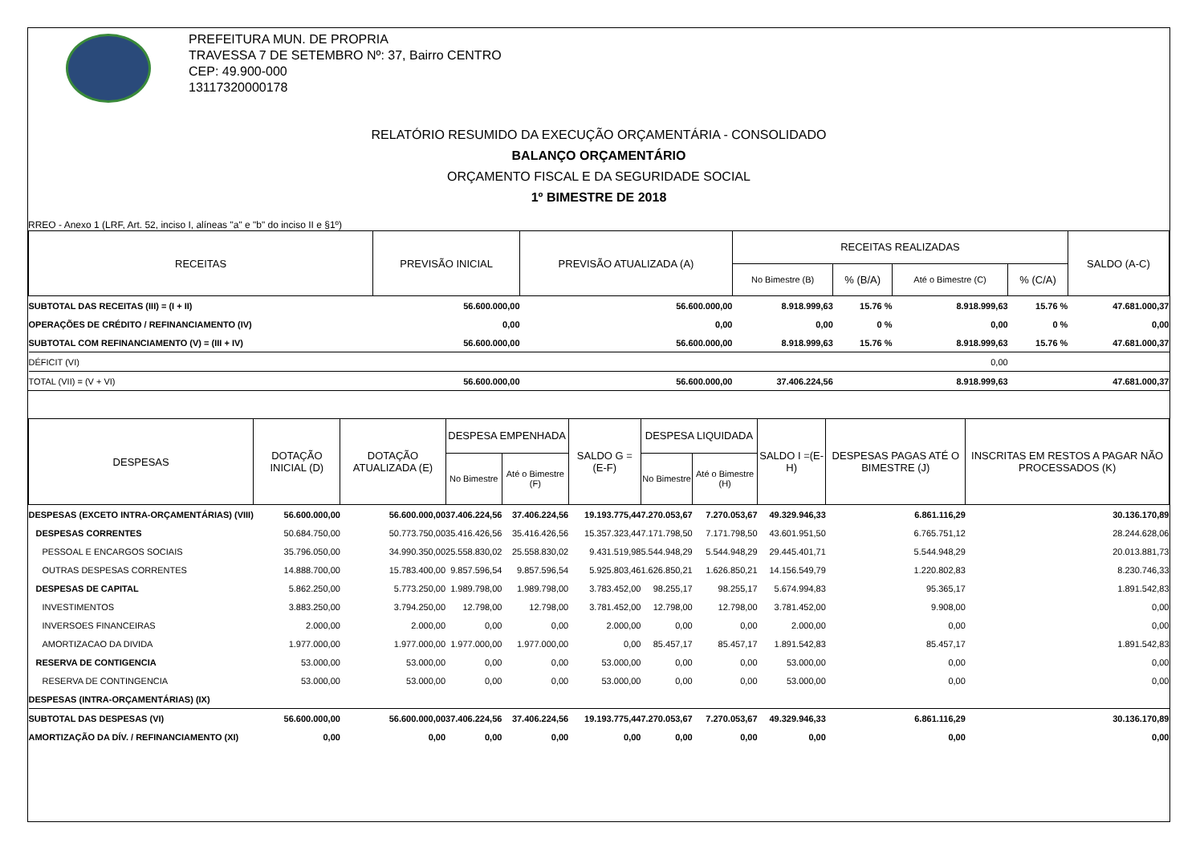PREFEITURA MUN. DE PROPRIA
TRAVESSA 7 DE SETEMBRO Nº: 37, Bairro CENTRO
CEP: 49.900-000
13117320000178
RELATÓRIO RESUMIDO DA EXECUÇÃO ORÇAMENTÁRIA - CONSOLIDADO
BALANÇO ORÇAMENTÁRIO
ORÇAMENTO FISCAL E DA SEGURIDADE SOCIAL
1º BIMESTRE DE 2018
RREO - Anexo 1 (LRF, Art. 52, inciso I, alíneas "a" e "b" do inciso II e §1º)
| RECEITAS | PREVISÃO INICIAL | PREVISÃO ATUALIZADA (A) | RECEITAS REALIZADAS | | | | SALDO (A-C) |
| --- | --- | --- | --- | --- | --- | --- | --- |
| | | | No Bimestre (B) | % (B/A) | Até o Bimestre (C) | % (C/A) | |
| SUBTOTAL DAS RECEITAS (III) = (I + II) | 56.600.000,00 | 56.600.000,00 | 8.918.999,63 | 15.76 % | 8.918.999,63 | 15.76 % | 47.681.000,37 |
| OPERAÇÕES DE CRÉDITO / REFINANCIAMENTO (IV) | 0,00 | 0,00 | 0,00 | 0 % | 0,00 | 0 % | 0,00 |
| SUBTOTAL COM REFINANCIAMENTO (V) = (III + IV) | 56.600.000,00 | 56.600.000,00 | 8.918.999,63 | 15.76 % | 8.918.999,63 | 15.76 % | 47.681.000,37 |
| DÉFICIT (VI) | | | | | 0,00 | | |
| TOTAL (VII) = (V + VI) | 56.600.000,00 | 56.600.000,00 | 37.406.224,56 | | 8.918.999,63 | | 47.681.000,37 |
| DESPESAS | DOTAÇÃO INICIAL (D) | DOTAÇÃO ATUALIZADA (E) | DESPESA EMPENHADA | | SALDO G = (E-F) | DESPESA LIQUIDADA | | SALDO I =(E-H) | DESPESAS PAGAS ATÉ O BIMESTRE (J) | INSCRITAS EM RESTOS A PAGAR NÃO PROCESSADOS (K) |
| --- | --- | --- | --- | --- | --- | --- | --- | --- | --- | --- |
| | | | No Bimestre | Até o Bimestre (F) | | No Bimestre | Até o Bimestre (H) | | | |
| DESPESAS (EXCETO INTRA-ORÇAMENTÁRIAS) (VIII) | 56.600.000,00 | 56.600.000,00 | 37.406.224,56 | 37.406.224,56 | 19.193.775,44 | 7.270.053,67 | 7.270.053,67 | 49.329.946,33 | 6.861.116,29 | 30.136.170,89 |
| DESPESAS CORRENTES | 50.684.750,00 | 50.773.750,00 | 35.416.426,56 | 35.416.426,56 | 15.357.323,44 | 7.171.798,50 | 7.171.798,50 | 43.601.951,50 | 6.765.751,12 | 28.244.628,06 |
| PESSOAL E ENCARGOS SOCIAIS | 35.796.050,00 | 34.990.350,00 | 25.558.830,02 | 25.558.830,02 | 9.431.519,98 | 5.544.948,29 | 5.544.948,29 | 29.445.401,71 | 5.544.948,29 | 20.013.881,73 |
| OUTRAS DESPESAS CORRENTES | 14.888.700,00 | 15.783.400,00 | 9.857.596,54 | 9.857.596,54 | 5.925.803,46 | 1.626.850,21 | 1.626.850,21 | 14.156.549,79 | 1.220.802,83 | 8.230.746,33 |
| DESPESAS DE CAPITAL | 5.862.250,00 | 5.773.250,00 | 1.989.798,00 | 1.989.798,00 | 3.783.452,00 | 98.255,17 | 98.255,17 | 5.674.994,83 | 95.365,17 | 1.891.542,83 |
| INVESTIMENTOS | 3.883.250,00 | 3.794.250,00 | 12.798,00 | 12.798,00 | 3.781.452,00 | 12.798,00 | 12.798,00 | 3.781.452,00 | 9.908,00 | 0,00 |
| INVERSOES FINANCEIRAS | 2.000,00 | 2.000,00 | 0,00 | 0,00 | 2.000,00 | 0,00 | 0,00 | 2.000,00 | 0,00 | 0,00 |
| AMORTIZACAO DA DIVIDA | 1.977.000,00 | 1.977.000,00 | 1.977.000,00 | 1.977.000,00 | 0,00 | 85.457,17 | 85.457,17 | 1.891.542,83 | 85.457,17 | 1.891.542,83 |
| RESERVA DE CONTIGENCIA | 53.000,00 | 53.000,00 | 0,00 | 0,00 | 53.000,00 | 0,00 | 0,00 | 53.000,00 | 0,00 | 0,00 |
| RESERVA DE CONTINGENCIA | 53.000,00 | 53.000,00 | 0,00 | 0,00 | 53.000,00 | 0,00 | 0,00 | 53.000,00 | 0,00 | 0,00 |
| DESPESAS (INTRA-ORÇAMENTÁRIAS) (IX) | | | | | | | | | | |
| SUBTOTAL DAS DESPESAS (VI) | 56.600.000,00 | 56.600.000,00 | 37.406.224,56 | 37.406.224,56 | 19.193.775,44 | 7.270.053,67 | 7.270.053,67 | 49.329.946,33 | 6.861.116,29 | 30.136.170,89 |
| AMORTIZAÇÃO DA DÍV. / REFINANCIAMENTO (XI) | 0,00 | 0,00 | 0,00 | 0,00 | 0,00 | 0,00 | 0,00 | 0,00 | 0,00 | 0,00 |